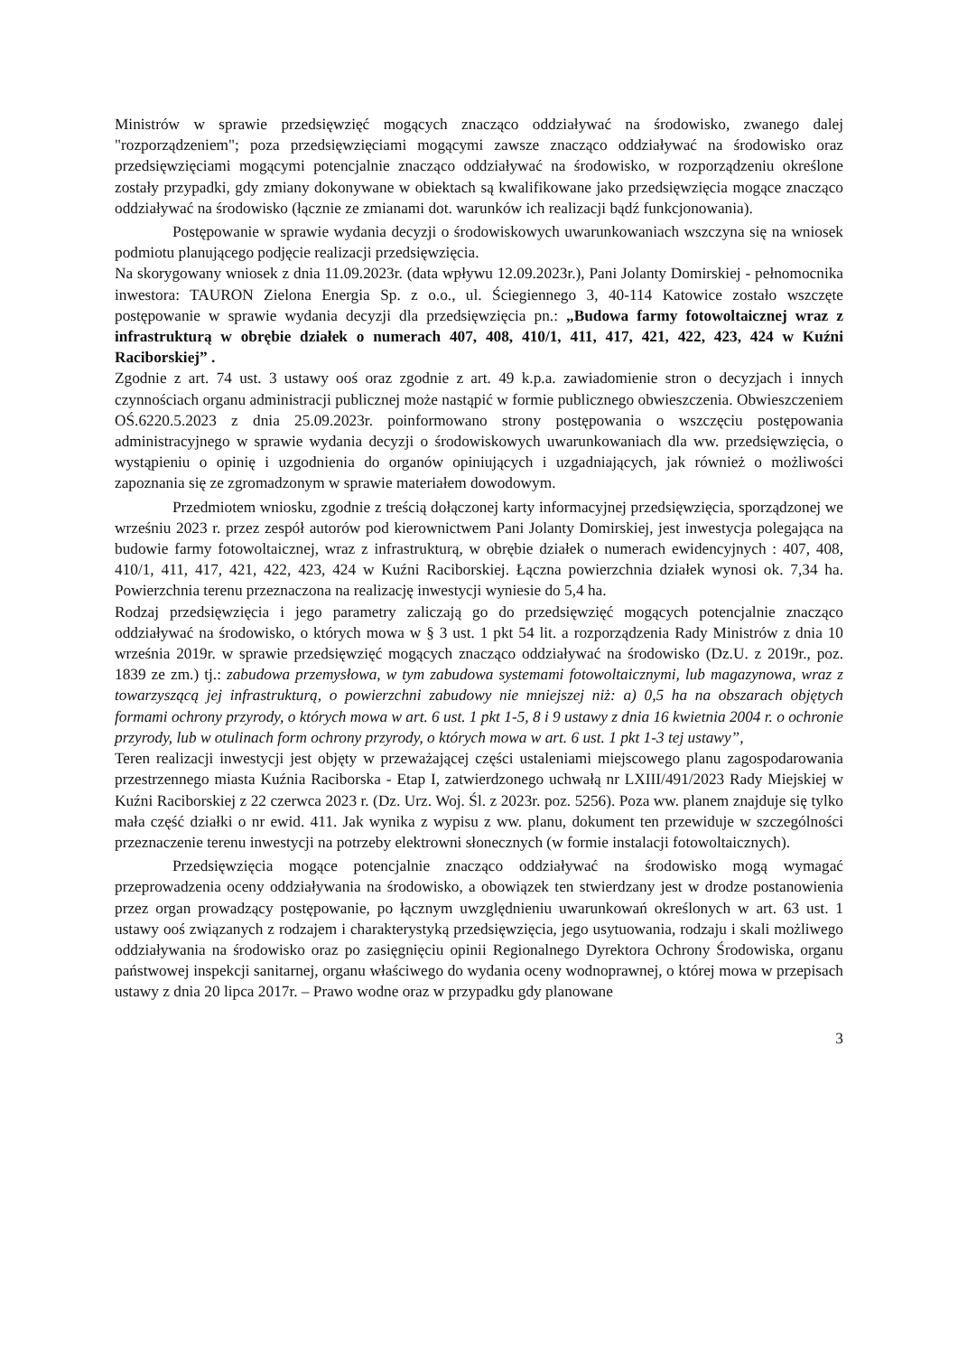Ministrów w sprawie przedsięwzięć mogących znacząco oddziaływać na środowisko, zwanego dalej "rozporządzeniem"; poza przedsięwzięciami mogącymi zawsze znacząco oddziaływać na środowisko oraz przedsięwzięciami mogącymi potencjalnie znacząco oddziaływać na środowisko, w rozporządzeniu określone zostały przypadki, gdy zmiany dokonywane w obiektach są kwalifikowane jako przedsięwzięcia mogące znacząco oddziaływać na środowisko (łącznie ze zmianami dot. warunków ich realizacji bądź funkcjonowania).
Postępowanie w sprawie wydania decyzji o środowiskowych uwarunkowaniach wszczyna się na wniosek podmiotu planującego podjęcie realizacji przedsięwzięcia.
Na skorygowany wniosek z dnia 11.09.2023r. (data wpływu 12.09.2023r.), Pani Jolanty Domirskiej - pełnomocnika inwestora: TAURON Zielona Energia Sp. z o.o., ul. Ściegiennego 3, 40-114 Katowice zostało wszczęte postępowanie w sprawie wydania decyzji dla przedsięwzięcia pn.: „Budowa farmy fotowoltaicznej wraz z infrastrukturą w obrębie działek o numerach 407, 408, 410/1, 411, 417, 421, 422, 423, 424 w Kuźni Raciborskiej” .
Zgodnie z art. 74 ust. 3 ustawy ooś oraz zgodnie z art. 49 k.p.a. zawiadomienie stron o decyzjach i innych czynnościach organu administracji publicznej może nastąpić w formie publicznego obwieszczenia. Obwieszczeniem OŚ.6220.5.2023 z dnia 25.09.2023r. poinformowano strony postępowania o wszczęciu postępowania administracyjnego w sprawie wydania decyzji o środowiskowych uwarunkowaniach dla ww. przedsięwzięcia, o wystąpieniu o opinię i uzgodnienia do organów opiniujących i uzgadniających, jak również o możliwości zapoznania się ze zgromadzonym w sprawie materiałem dowodowym.
Przedmiotem wniosku, zgodnie z treścią dołączonej karty informacyjnej przedsięwzięcia, sporządzonej we wrześniu 2023 r. przez zespół autorów pod kierownictwem Pani Jolanty Domirskiej, jest inwestycja polegająca na budowie farmy fotowoltaicznej, wraz z infrastrukturą, w obrębie działek o numerach ewidencyjnych : 407, 408, 410/1, 411, 417, 421, 422, 423, 424 w Kuźni Raciborskiej. Łączna powierzchnia działek wynosi ok. 7,34 ha. Powierzchnia terenu przeznaczona na realizację inwestycji wyniesie do 5,4 ha.
Rodzaj przedsięwzięcia i jego parametry zaliczają go do przedsięwzięć mogących potencjalnie znacząco oddziaływać na środowisko, o których mowa w § 3 ust. 1 pkt 54 lit. a rozporządzenia Rady Ministrów z dnia 10 września 2019r. w sprawie przedsięwzięć mogących znacząco oddziaływać na środowisko (Dz.U. z 2019r., poz. 1839 ze zm.) tj.: zabudowa przemysłowa, w tym zabudowa systemami fotowoltaicznymi, lub magazynowa, wraz z towarzyszącą jej infrastrukturą, o powierzchni zabudowy nie mniejszej niż: a) 0,5 ha na obszarach objętych formami ochrony przyrody, o których mowa w art. 6 ust. 1 pkt 1-5, 8 i 9 ustawy z dnia 16 kwietnia 2004 r. o ochronie przyrody, lub w otulinach form ochrony przyrody, o których mowa w art. 6 ust. 1 pkt 1-3 tej ustawy”,
Teren realizacji inwestycji jest objęty w przeważającej części ustaleniami miejscowego planu zagospodarowania przestrzennego miasta Kuźnia Raciborska - Etap I, zatwierdzonego uchwałą nr LXIII/491/2023 Rady Miejskiej w Kuźni Raciborskiej z 22 czerwca 2023 r. (Dz. Urz. Woj. Śl. z 2023r. poz. 5256). Poza ww. planem znajduje się tylko mała część działki o nr ewid. 411. Jak wynika z wypisu z ww. planu, dokument ten przewiduje w szczególności przeznaczenie terenu inwestycji na potrzeby elektrowni słonecznych (w formie instalacji fotowoltaicznych).
Przedsięwzięcia mogące potencjalnie znacząco oddziaływać na środowisko mogą wymagać przeprowadzenia oceny oddziaływania na środowisko, a obowiązek ten stwierdzany jest w drodze postanowienia przez organ prowadzący postępowanie, po łącznym uwzględnieniu uwarunkowań określonych w art. 63 ust. 1 ustawy ooś związanych z rodzajem i charakterystyką przedsięwzięcia, jego usytuowania, rodzaju i skali możliwego oddziaływania na środowisko oraz po zasięgnięciu opinii Regionalnego Dyrektora Ochrony Środowiska, organu państwowej inspekcji sanitarnej, organu właściwego do wydania oceny wodnoprawnej, o której mowa w przepisach ustawy z dnia 20 lipca 2017r. – Prawo wodne oraz w przypadku gdy planowane
3